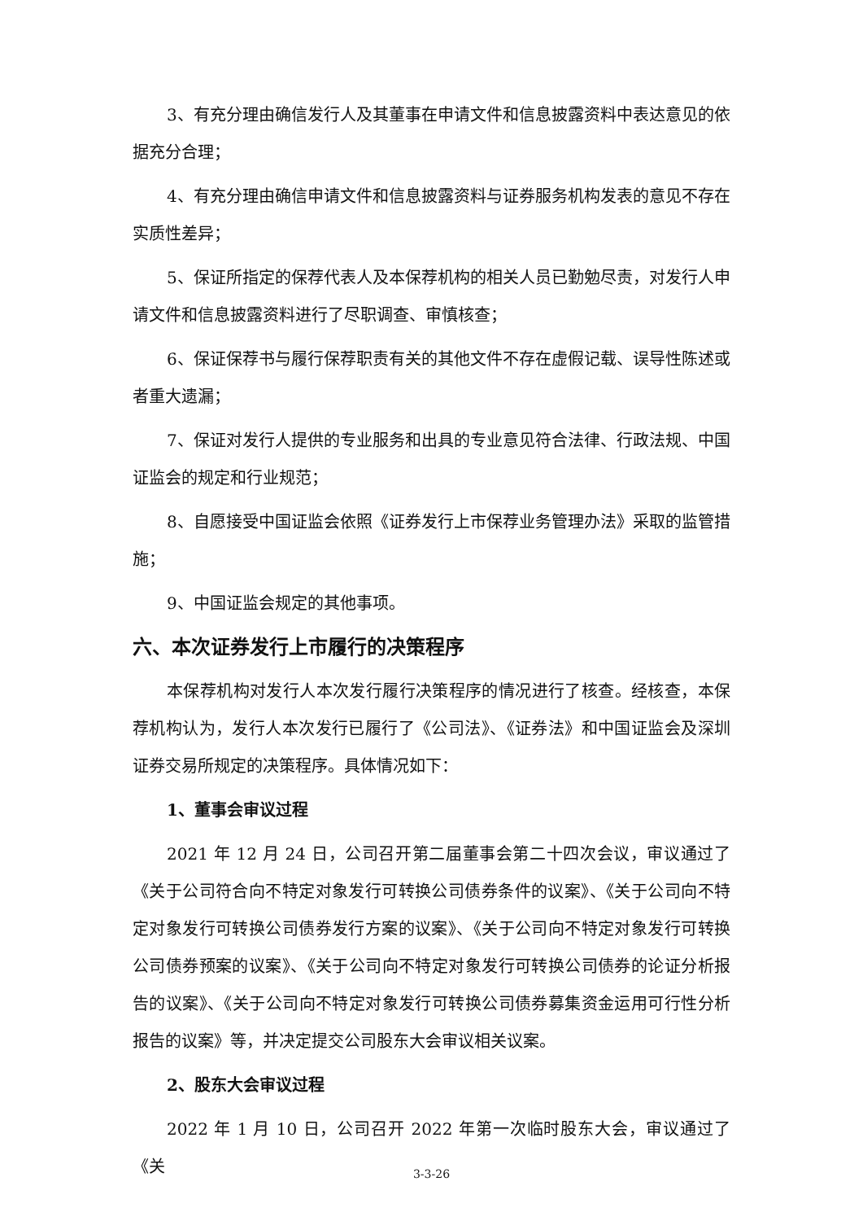3、有充分理由确信发行人及其董事在申请文件和信息披露资料中表达意见的依据充分合理；
4、有充分理由确信申请文件和信息披露资料与证券服务机构发表的意见不存在实质性差异；
5、保证所指定的保荐代表人及本保荐机构的相关人员已勤勉尽责，对发行人申请文件和信息披露资料进行了尽职调查、审慎核查；
6、保证保荐书与履行保荐职责有关的其他文件不存在虚假记载、误导性陈述或者重大遗漏；
7、保证对发行人提供的专业服务和出具的专业意见符合法律、行政法规、中国证监会的规定和行业规范；
8、自愿接受中国证监会依照《证券发行上市保荐业务管理办法》采取的监管措施；
9、中国证监会规定的其他事项。
六、本次证券发行上市履行的决策程序
本保荐机构对发行人本次发行履行决策程序的情况进行了核查。经核查，本保荐机构认为，发行人本次发行已履行了《公司法》、《证券法》和中国证监会及深圳证券交易所规定的决策程序。具体情况如下：
1、董事会审议过程
2021 年 12 月 24 日，公司召开第二届董事会第二十四次会议，审议通过了《关于公司符合向不特定对象发行可转换公司债券条件的议案》、《关于公司向不特定对象发行可转换公司债券发行方案的议案》、《关于公司向不特定对象发行可转换公司债券预案的议案》、《关于公司向不特定对象发行可转换公司债券的论证分析报告的议案》、《关于公司向不特定对象发行可转换公司债券募集资金运用可行性分析报告的议案》等，并决定提交公司股东大会审议相关议案。
2、股东大会审议过程
2022 年 1 月 10 日，公司召开 2022 年第一次临时股东大会，审议通过了《关
3-3-26